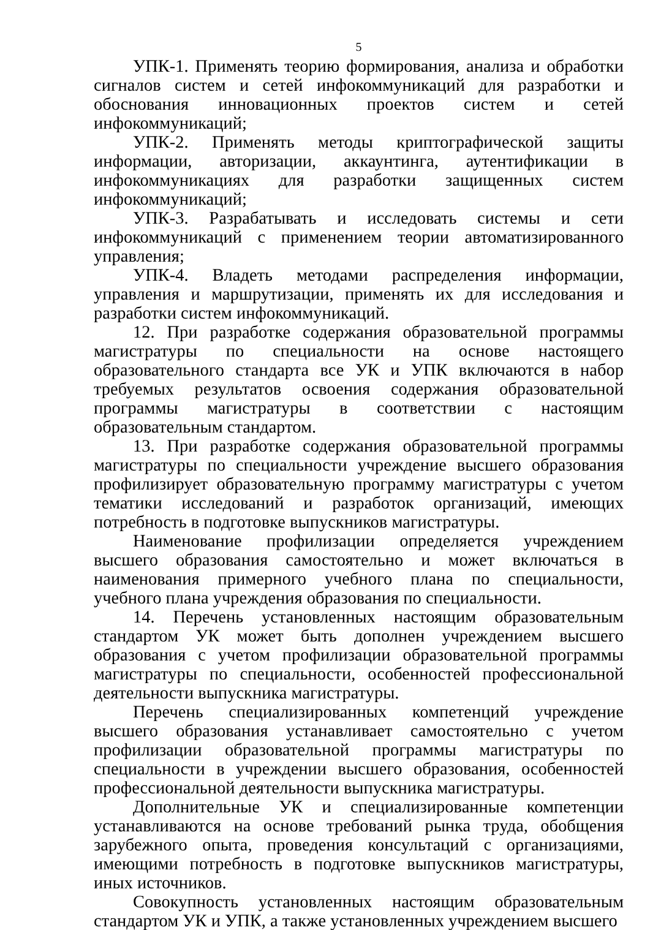5
УПК-1. Применять теорию формирования, анализа и обработки сигналов систем и сетей инфокоммуникаций для разработки и обоснования инновационных проектов систем и сетей инфокоммуникаций;
УПК-2. Применять методы криптографической защиты информации, авторизации, аккаунтинга, аутентификации в инфокоммуникациях для разработки защищенных систем инфокоммуникаций;
УПК-3. Разрабатывать и исследовать системы и сети инфокоммуникаций с применением теории автоматизированного управления;
УПК-4. Владеть методами распределения информации, управления и маршрутизации, применять их для исследования и разработки систем инфокоммуникаций.
12. При разработке содержания образовательной программы магистратуры по специальности на основе настоящего образовательного стандарта все УК и УПК включаются в набор требуемых результатов освоения содержания образовательной программы магистратуры в соответствии с настоящим образовательным стандартом.
13. При разработке содержания образовательной программы магистратуры по специальности учреждение высшего образования профилизирует образовательную программу магистратуры с учетом тематики исследований и разработок организаций, имеющих потребность в подготовке выпускников магистратуры.
Наименование профилизации определяется учреждением высшего образования самостоятельно и может включаться в наименования примерного учебного плана по специальности, учебного плана учреждения образования по специальности.
14. Перечень установленных настоящим образовательным стандартом УК может быть дополнен учреждением высшего образования с учетом профилизации образовательной программы магистратуры по специальности, особенностей профессиональной деятельности выпускника магистратуры.
Перечень специализированных компетенций учреждение высшего образования устанавливает самостоятельно с учетом профилизации образовательной программы магистратуры по специальности в учреждении высшего образования, особенностей профессиональной деятельности выпускника магистратуры.
Дополнительные УК и специализированные компетенции устанавливаются на основе требований рынка труда, обобщения зарубежного опыта, проведения консультаций с организациями, имеющими потребность в подготовке выпускников магистратуры, иных источников.
Совокупность установленных настоящим образовательным стандартом УК и УПК, а также установленных учреждением высшего